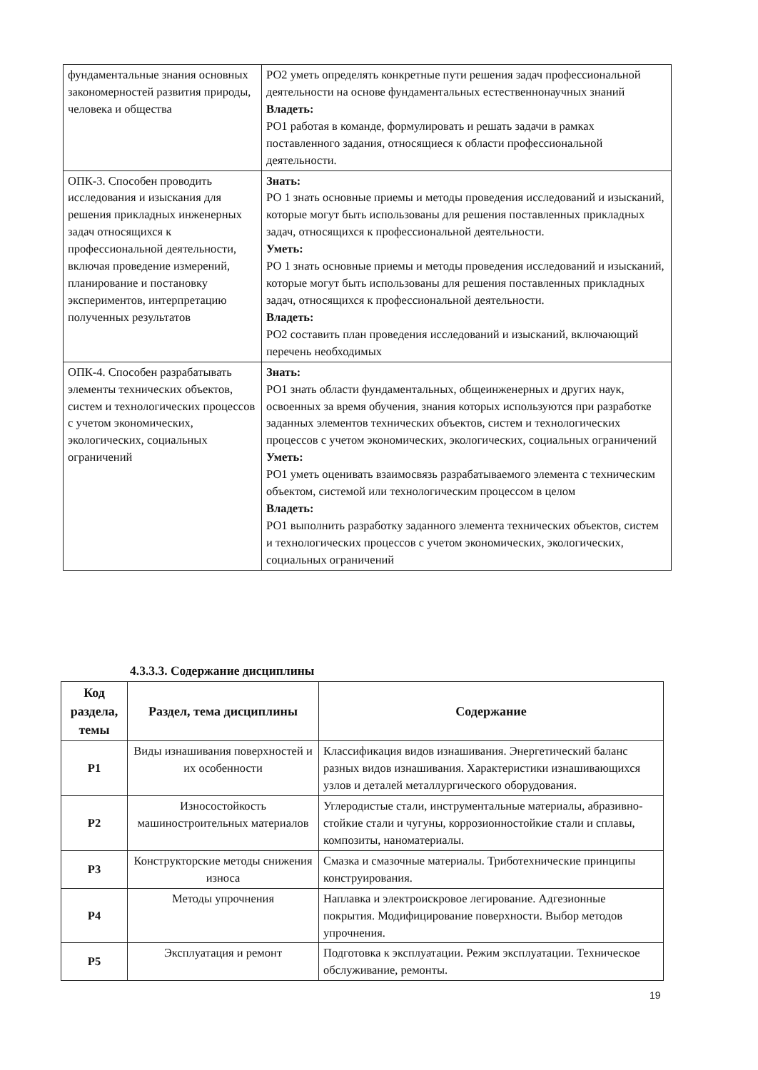| фундаментальные знания основных закономерностей развития природы, человека и общества | РО2 уметь определять конкретные пути решения задач профессиональной деятельности на основе фундаментальных естественнонаучных знаний Владеть: РО1 работая в команде, формулировать и решать задачи в рамках поставленного задания, относящиеся к области профессиональной деятельности. |
| ОПК-3. Способен проводить исследования и изыскания для решения прикладных инженерных задач относящихся к профессиональной деятельности, включая проведение измерений, планирование и постановку экспериментов, интерпретацию полученных результатов | Знать: РО 1 знать основные приемы и методы проведения исследований и изысканий, которые могут быть использованы для решения поставленных прикладных задач, относящихся к профессиональной деятельности. Уметь: РО 1 знать основные приемы и методы проведения исследований и изысканий, которые могут быть использованы для решения поставленных прикладных задач, относящихся к профессиональной деятельности. Владеть: РО2 составить план проведения исследований и изысканий, включающий перечень необходимых |
| ОПК-4. Способен разрабатывать элементы технических объектов, систем и технологических процессов с учетом экономических, экологических, социальных ограничений | Знать: РО1 знать области фундаментальных, общеинженерных и других наук, освоенных за время обучения, знания которых используются при разработке заданных элементов технических объектов, систем и технологических процессов с учетом экономических, экологических, социальных ограничений Уметь: РО1 уметь оценивать взаимосвязь разрабатываемого элемента с техническим объектом, системой или технологическим процессом в целом Владеть: РО1 выполнить разработку заданного элемента технических объектов, систем и технологических процессов с учетом экономических, экологических, социальных ограничений |
4.3.3.3. Содержание дисциплины
| Код раздела, темы | Раздел, тема дисциплины | Содержание |
| --- | --- | --- |
| Р1 | Виды изнашивания поверхностей и их особенности | Классификация видов изнашивания. Энергетический баланс разных видов изнашивания. Характеристики изнашивающихся узлов и деталей металлургического оборудования. |
| Р2 | Износостойкость машиностроительных материалов | Углеродистые стали, инструментальные материалы, абразивно-стойкие стали и чугуны, коррозионностойкие стали и сплавы, композиты, наноматериалы. |
| Р3 | Конструкторские методы снижения износа | Смазка и смазочные материалы. Триботехнические принципы конструирования. |
| Р4 | Методы упрочнения | Наплавка и электроискровое легирование. Адгезионные покрытия. Модифицирование поверхности. Выбор методов упрочнения. |
| Р5 | Эксплуатация и ремонт | Подготовка к эксплуатации. Режим эксплуатации. Техническое обслуживание, ремонты. |
19